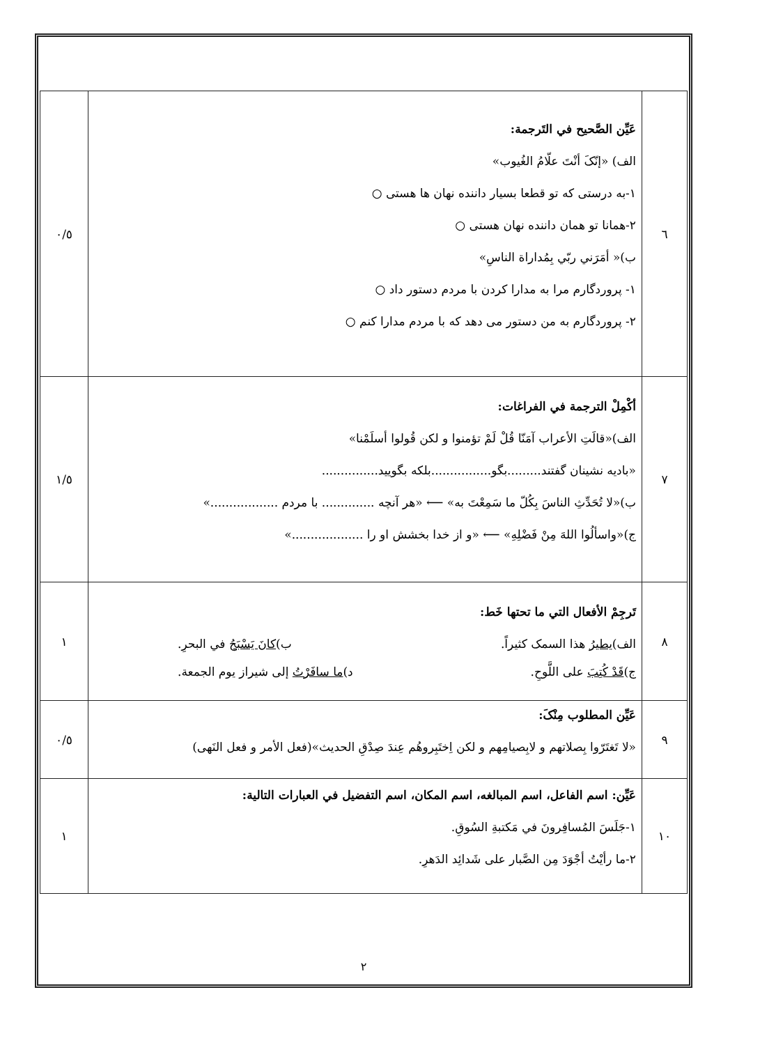| ٦ | عَيِّن الصَّحيح في التَرجمة: الف) «إنّکَ أنْتَ علّامُ الغُيوب» ١-به درستی که تو قطعا بسيار داننده نهان ها هستی ○ ٢-همانا تو همان داننده نهان هستی ○ ب)« أمَرَني ربّي بِمُداراة الناسِ» ١- پروردگارم مرا به مدارا کردن با مردم دستور داد ○ ٢- پروردگارم به من دستور می دهد که با مردم مدارا کنم ○ | ٠/٥ |
| ٧ | أكْمِلْ الترجمة في الفراغات: الف)«قالَتِ الأعراب آمَنّا قُلْ لَمْ تؤمنوا و لكن قُولوا أسلَمْنا» «باديه نشينان گفتند.........بگو................بلكه بگوييد............... ب)«لا تُحَدِّثِ الناسَ بِكُلّ ما سَمِعْتَ به» ⟵ «هر آنچه .............. با مردم ..................» ج)«واسألُوا اللهَ مِنْ فَضْلِهِ» ⟵ «و از خدا بخشش او را ...................» | ١/٥ |
| ٨ | تَرجِمْ الأفعال التي ما تحتها خَط: الف) يطيرُ هذا السمک كثيراً. ب) كانَ يَسْبَحُ في البحرِ. ج) قَدْ كُتِبَ على اللَّوحِ. د) ما سافَرْتُ إلى شيراز يوم الجمعة. | ١ |
| ٩ | عَيِّن المطلوب مِنْکَ: «لا تَغتَرّوا بِصلاتهم و لابِصيامِهم و لكن اِختَبِروهُم عِندَ صِدْقِ الحديث»(فعل الأمر و فعل النَهى) | ٠/٥ |
| ١٠ | عَيِّن: اسم الفاعل، اسم المبالغه، اسم المكان، اسم التفضيل في العبارات التالية: ١-جَلَسَ المُسافِرونَ في مَكتبةِ السُوقِ. ٢-ما رأيْتُ أجْوَدَ مِن الصَّبار على شَدائِد الدَهرِ. | ١ |
٢